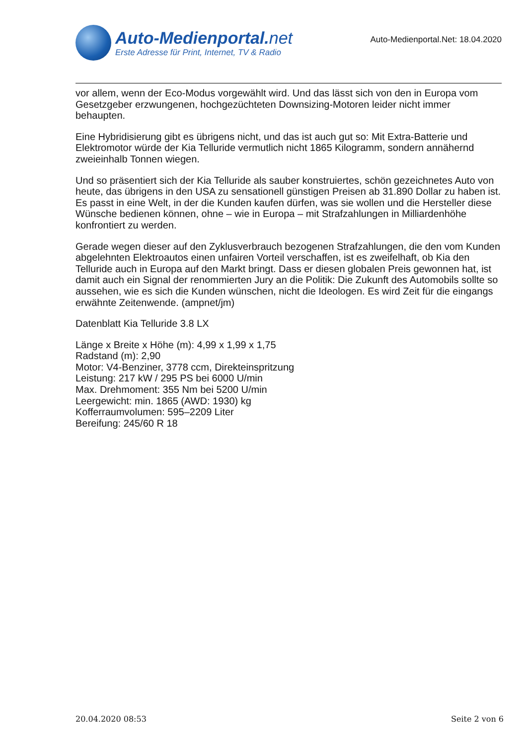Auto-Medienportal.net
Erste Adresse für Print, Internet, TV & Radio
Auto-Medienportal.Net: 18.04.2020
vor allem, wenn der Eco-Modus vorgewählt wird. Und das lässt sich von den in Europa vom Gesetzgeber erzwungenen, hochgezüchteten Downsizing-Motoren leider nicht immer behaupten.
Eine Hybridisierung gibt es übrigens nicht, und das ist auch gut so: Mit Extra-Batterie und Elektromotor würde der Kia Telluride vermutlich nicht 1865 Kilogramm, sondern annähernd zweieinhalb Tonnen wiegen.
Und so präsentiert sich der Kia Telluride als sauber konstruiertes, schön gezeichnetes Auto von heute, das übrigens in den USA zu sensationell günstigen Preisen ab 31.890 Dollar zu haben ist. Es passt in eine Welt, in der die Kunden kaufen dürfen, was sie wollen und die Hersteller diese Wünsche bedienen können, ohne – wie in Europa – mit Strafzahlungen in Milliardenhöhe konfrontiert zu werden.
Gerade wegen dieser auf den Zyklusverbrauch bezogenen Strafzahlungen, die den vom Kunden abgelehnten Elektroautos einen unfairen Vorteil verschaffen, ist es zweifelhaft, ob Kia den Telluride auch in Europa auf den Markt bringt. Dass er diesen globalen Preis gewonnen hat, ist damit auch ein Signal der renommierten Jury an die Politik: Die Zukunft des Automobils sollte so aussehen, wie es sich die Kunden wünschen, nicht die Ideologen. Es wird Zeit für die eingangs erwähnte Zeitenwende. (ampnet/jm)
Datenblatt Kia Telluride 3.8 LX
Länge x Breite x Höhe (m): 4,99 x 1,99 x 1,75
Radstand (m): 2,90
Motor: V4-Benziner, 3778 ccm, Direkteinspritzung
Leistung: 217 kW / 295 PS bei 6000 U/min
Max. Drehmoment: 355 Nm bei 5200 U/min
Leergewicht: min. 1865 (AWD: 1930) kg
Kofferraumvolumen: 595–2209 Liter
Bereifung: 245/60 R 18
20.04.2020 08:53 Seite 2 von 6